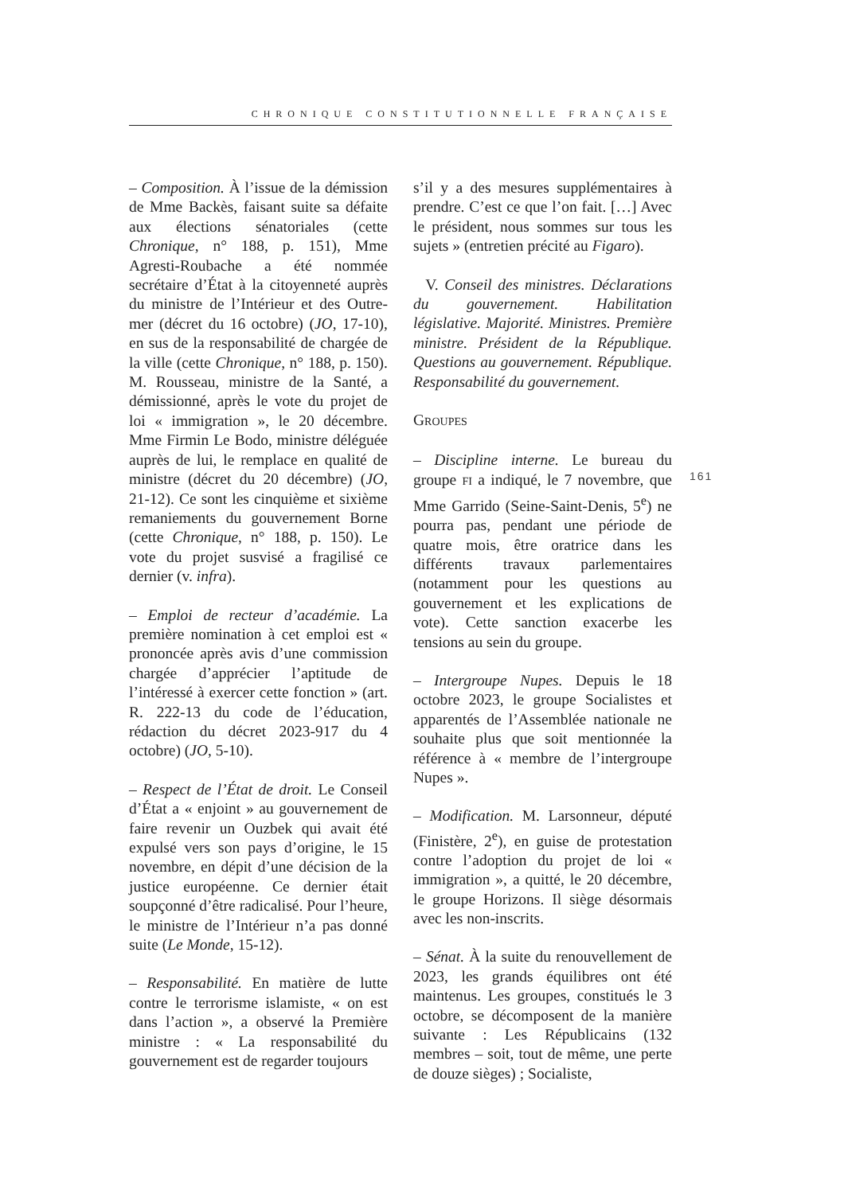CHRONIQUE CONSTITUTIONNELLE FRANÇAISE
– Composition. À l’issue de la démission de Mme Backès, faisant suite sa défaite aux élections sénatoriales (cette Chronique, n° 188, p. 151), Mme Agresti-Roubache a été nommée secrétaire d’État à la citoyenneté auprès du ministre de l’Intérieur et des Outre-mer (décret du 16 octobre) (JO, 17-10), en sus de la responsabilité de chargée de la ville (cette Chronique, n° 188, p. 150). M. Rousseau, ministre de la Santé, a démissionné, après le vote du projet de loi « immigration », le 20 décembre. Mme Firmin Le Bodo, ministre déléguée auprès de lui, le remplace en qualité de ministre (décret du 20 décembre) (JO, 21-12). Ce sont les cinquième et sixième remaniements du gouvernement Borne (cette Chronique, n° 188, p. 150). Le vote du projet susvisé a fragilisé ce dernier (v. infra).
– Emploi de recteur d’académie. La première nomination à cet emploi est « prononcée après avis d’une commission chargée d’apprécier l’aptitude de l’intéressé à exercer cette fonction » (art. R. 222-13 du code de l’éducation, rédaction du décret 2023-917 du 4 octobre) (JO, 5-10).
– Respect de l’État de droit. Le Conseil d’État a « enjoint » au gouvernement de faire revenir un Ouzbek qui avait été expulsé vers son pays d’origine, le 15 novembre, en dépit d’une décision de la justice européenne. Ce dernier était soupçonné d’être radicalisé. Pour l’heure, le ministre de l’Intérieur n’a pas donné suite (Le Monde, 15-12).
– Responsabilité. En matière de lutte contre le terrorisme islamiste, « on est dans l’action », a observé la Première ministre : « La responsabilité du gouvernement est de regarder toujours
s’il y a des mesures supplémentaires à prendre. C’est ce que l’on fait. […] Avec le président, nous sommes sur tous les sujets » (entretien précité au Figaro).
V. Conseil des ministres. Déclarations du gouvernement. Habilitation législative. Majorité. Ministres. Première ministre. Président de la République. Questions au gouvernement. République. Responsabilité du gouvernement.
GROUPES
– Discipline interne. Le bureau du groupe FI a indiqué, le 7 novembre, que Mme Garrido (Seine-Saint-Denis, 5<sup>e</sup>) ne pourra pas, pendant une période de quatre mois, être oratrice dans les différents travaux parlementaires (notamment pour les questions au gouvernement et les explications de vote). Cette sanction exacerbe les tensions au sein du groupe.
– Intergroupe Nupes. Depuis le 18 octobre 2023, le groupe Socialistes et apparentés de l’Assemblée nationale ne souhaite plus que soit mentionnée la référence à « membre de l’intergroupe Nupes ».
– Modification. M. Larsonneur, député (Finistère, 2<sup>e</sup>), en guise de protestation contre l’adoption du projet de loi « immigration », a quitté, le 20 décembre, le groupe Horizons. Il siège désormais avec les non-inscrits.
– Sénat. À la suite du renouvellement de 2023, les grands équilibres ont été maintenus. Les groupes, constitués le 3 octobre, se décomposent de la manière suivante : Les Républicains (132 membres – soit, tout de même, une perte de douze sièges) ; Socialiste,
161